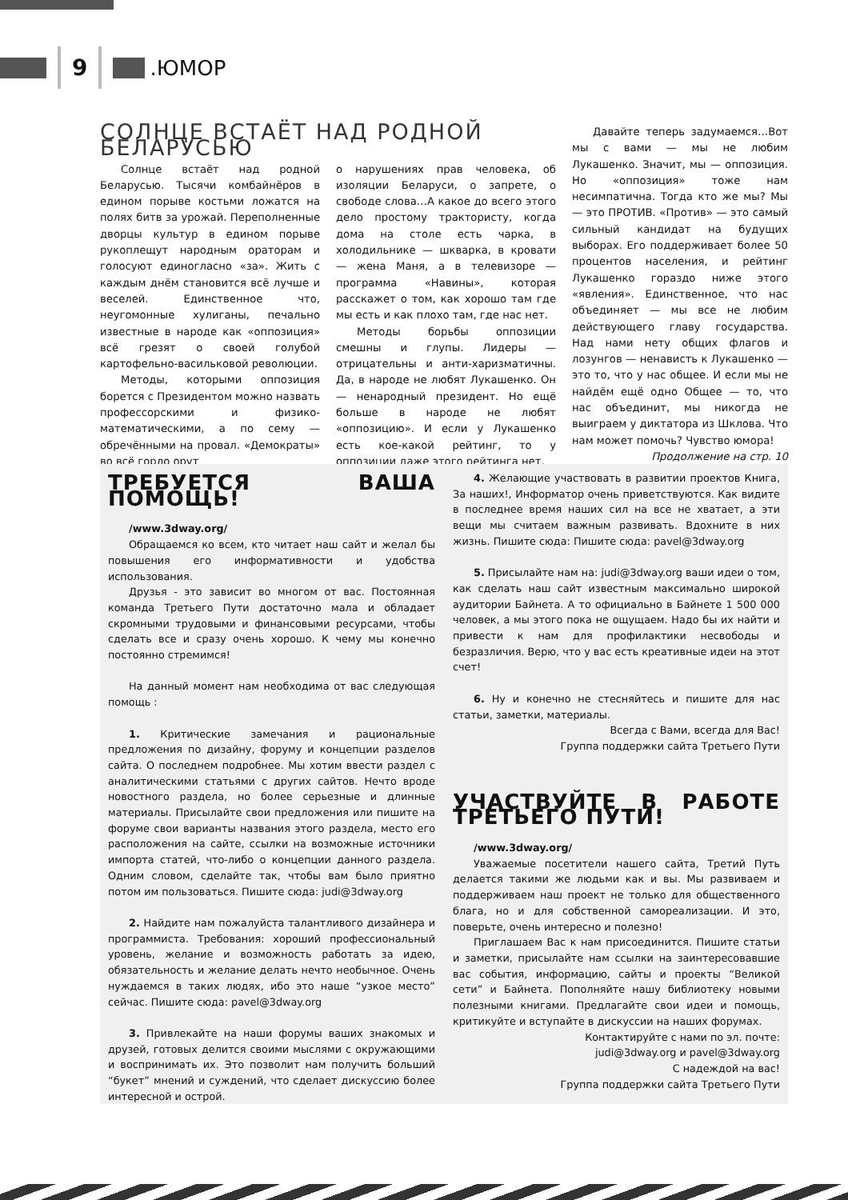9
.ЮМОР
СОЛНЦЕ ВСТАЁТ НАД РОДНОЙ БЕЛАРУСЬЮ
Солнце встаёт над родной Беларусью. Тысячи комбайнёров в едином порыве костьми ложатся на полях битв за урожай. Переполненные дворцы культур в едином порыве рукоплещут народным ораторам и голосуют единогласно «за». Жить с каждым днём становится всё лучше и веселей. Единственное что, неугомонные хулиганы, печально известные в народе как «оппозиция» всё грезят о своей голубой картофельно-васильковой революции.
Методы, которыми оппозиция борется с Президентом можно назвать профессорскими и физико-математическими, а по сему — обречёнными на провал. «Демократы» во всё горло орут
о нарушениях прав человека, об изоляции Беларуси, о запрете, о свободе слова…А какое до всего этого дело простому трактористу, когда дома на столе есть чарка, в холодильнике — шкварка, в кровати — жена Маня, а в телевизоре — программа «Навины», которая расскажет о том, как хорошо там где мы есть и как плохо там, где нас нет.
Методы борьбы оппозиции смешны и глупы. Лидеры — отрицательны и анти-харизматичны. Да, в народе не любят Лукашенко. Он — ненародный президент. Но ещё больше в народе не любят «оппозицию». И если у Лукашенко есть кое-какой рейтинг, то у оппозиции даже этого рейтинга нет.
Давайте теперь задумаемся…Вот мы с вами — мы не любим Лукашенко. Значит, мы — оппозиция. Но «оппозиция» тоже нам несимпатична. Тогда кто же мы? Мы — это ПРОТИВ. «Против» — это самый сильный кандидат на будущих выборах. Его поддерживает более 50 процентов населения, и рейтинг Лукашенко гораздо ниже этого «явления». Единственное, что нас объединяет — мы все не любим действующего главу государства. Над нами нету общих флагов и лозунгов — ненависть к Лукашенко — это то, что у нас общее. И если мы не найдём ещё одно Общее — то, что нас объединит, мы никогда не выиграем у диктатора из Шклова. Что нам может помочь? Чувство юмора!
Продолжение на стр. 10
ТРЕБУЕТСЯ ВАША ПОМОЩЬ!
/www.3dway.org/
Обращаемся ко всем, кто читает наш сайт и желал бы повышения его информативности и удобства использования.
Друзья - это зависит во многом от вас. Постоянная команда Третьего Пути достаточно мала и обладает скромными трудовыми и финансовыми ресурсами, чтобы сделать все и сразу очень хорошо. К чему мы конечно постоянно стремимся!
На данный момент нам необходима от вас следующая помощь :
1. Критические замечания и рациональные предложения по дизайну, форуму и концепции разделов сайта. О последнем подробнее. Мы хотим ввести раздел с аналитическими статьями с других сайтов. Нечто вроде новостного раздела, но более серьезные и длинные материалы. Присылайте свои предложения или пишите на форуме свои варианты названия этого раздела, место его расположения на сайте, ссылки на возможные источники импорта статей, что-либо о концепции данного раздела. Одним словом, сделайте так, чтобы вам было приятно потом им пользоваться. Пишите сюда: judi@3dway.org
2. Найдите нам пожалуйста талантливого дизайнера и программиста. Требования: хороший профессиональный уровень, желание и возможность работать за идею, обязательность и желание делать нечто необычное. Очень нуждаемся в таких людях, ибо это наше “узкое место” сейчас. Пишите сюда: pavel@3dway.org
3. Привлекайте на наши форумы ваших знакомых и друзей, готовых делится своими мыслями с окружающими и воспринимать их. Это позволит нам получить больший “букет” мнений и суждений, что сделает дискуссию более интересной и острой.
4. Желающие участвовать в развитии проектов Книга, За наших!, Информатор очень приветствуются. Как видите в последнее время наших сил на все не хватает, а эти вещи мы считаем важным развивать. Вдохните в них жизнь. Пишите сюда: Пишите сюда: pavel@3dway.org
5. Присылайте нам на: judi@3dway.org ваши идеи о том, как сделать наш сайт известным максимально широкой аудитории Байнета. А то официально в Байнете 1 500 000 человек, а мы этого пока не ощущаем. Надо бы их найти и привести к нам для профилактики несвободы и безразличия. Верю, что у вас есть креативные идеи на этот счет!
6. Ну и конечно не стесняйтесь и пишите для нас статьи, заметки, материалы.
Всегда с Вами, всегда для Вас!
Группа поддержки сайта Третьего Пути
УЧАСТВУЙТЕ В РАБОТЕ ТРЕТЬЕГО ПУТИ!
/www.3dway.org/
Уважаемые посетители нашего сайта, Третий Путь делается такими же людьми как и вы. Мы развиваем и поддерживаем наш проект не только для общественного блага, но и для собственной самореализации. И это, поверьте, очень интересно и полезно!
Приглашаем Вас к нам присоединится. Пишите статьи и заметки, присылайте нам ссылки на заинтересовавшие вас события, информацию, сайты и проекты “Великой сети” и Байнета. Пополняйте нашу библиотеку новыми полезными книгами. Предлагайте свои идеи и помощь, критикуйте и вступайте в дискуссии на наших форумах.
Контактируйте с нами по эл. почте:
judi@3dway.org и pavel@3dway.org
С надеждой на вас!
Группа поддержки сайта Третьего Пути